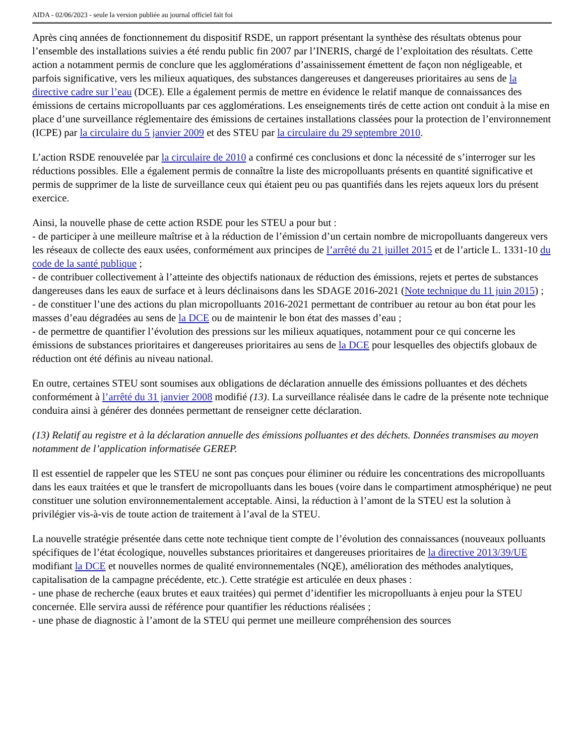AIDA - 02/06/2023 - seule la version publiée au journal officiel fait foi
Après cinq années de fonctionnement du dispositif RSDE, un rapport présentant la synthèse des résultats obtenus pour l’ensemble des installations suivies a été rendu public fin 2007 par l’INERIS, chargé de l’exploitation des résultats. Cette action a notamment permis de conclure que les agglomérations d’assainissement émettent de façon non négligeable, et parfois significative, vers les milieux aquatiques, des substances dangereuses et dangereuses prioritaires au sens de la directive cadre sur l’eau (DCE). Elle a également permis de mettre en évidence le relatif manque de connaissances des émissions de certains micropolluants par ces agglomérations. Les enseignements tirés de cette action ont conduit à la mise en place d’une surveillance réglementaire des émissions de certaines installations classées pour la protection de l’environnement (ICPE) par la circulaire du 5 janvier 2009 et des STEU par la circulaire du 29 septembre 2010.
L’action RSDE renouvelée par la circulaire de 2010 a confirmé ces conclusions et donc la nécessité de s’interroger sur les réductions possibles. Elle a également permis de connaître la liste des micropolluants présents en quantité significative et permis de supprimer de la liste de surveillance ceux qui étaient peu ou pas quantifiés dans les rejets aqueux lors du présent exercice.
Ainsi, la nouvelle phase de cette action RSDE pour les STEU a pour but :
- de participer à une meilleure maîtrise et à la réduction de l’émission d’un certain nombre de micropolluants dangereux vers les réseaux de collecte des eaux usées, conformément aux principes de l’arrêté du 21 juillet 2015 et de l’article L. 1331-10 du code de la santé publique ;
- de contribuer collectivement à l’atteinte des objectifs nationaux de réduction des émissions, rejets et pertes de substances dangereuses dans les eaux de surface et à leurs déclinaisons dans les SDAGE 2016-2021 (Note technique du 11 juin 2015) ;
- de constituer l’une des actions du plan micropolluants 2016-2021 permettant de contribuer au retour au bon état pour les masses d’eau dégradées au sens de la DCE ou de maintenir le bon état des masses d’eau ;
- de permettre de quantifier l’évolution des pressions sur les milieux aquatiques, notamment pour ce qui concerne les émissions de substances prioritaires et dangereuses prioritaires au sens de la DCE pour lesquelles des objectifs globaux de réduction ont été définis au niveau national.
En outre, certaines STEU sont soumises aux obligations de déclaration annuelle des émissions polluantes et des déchets conformément à l’arrêté du 31 janvier 2008 modifié (13). La surveillance réalisée dans le cadre de la présente note technique conduira ainsi à générer des données permettant de renseigner cette déclaration.
(13) Relatif au registre et à la déclaration annuelle des émissions polluantes et des déchets. Données transmises au moyen notamment de l’application informatisée GEREP.
Il est essentiel de rappeler que les STEU ne sont pas conçues pour éliminer ou réduire les concentrations des micropolluants dans les eaux traitées et que le transfert de micropolluants dans les boues (voire dans le compartiment atmosphérique) ne peut constituer une solution environnementalement acceptable. Ainsi, la réduction à l’amont de la STEU est la solution à privilégier vis-à-vis de toute action de traitement à l’aval de la STEU.
La nouvelle stratégie présentée dans cette note technique tient compte de l’évolution des connaissances (nouveaux polluants spécifiques de l’état écologique, nouvelles substances prioritaires et dangereuses prioritaires de la directive 2013/39/UE modifiant la DCE et nouvelles normes de qualité environnementales (NQE), amélioration des méthodes analytiques, capitalisation de la campagne précédente, etc.). Cette stratégie est articulée en deux phases :
- une phase de recherche (eaux brutes et eaux traitées) qui permet d’identifier les micropolluants à enjeu pour la STEU concernée. Elle servira aussi de référence pour quantifier les réductions réalisées ;
- une phase de diagnostic à l’amont de la STEU qui permet une meilleure compréhension des sources